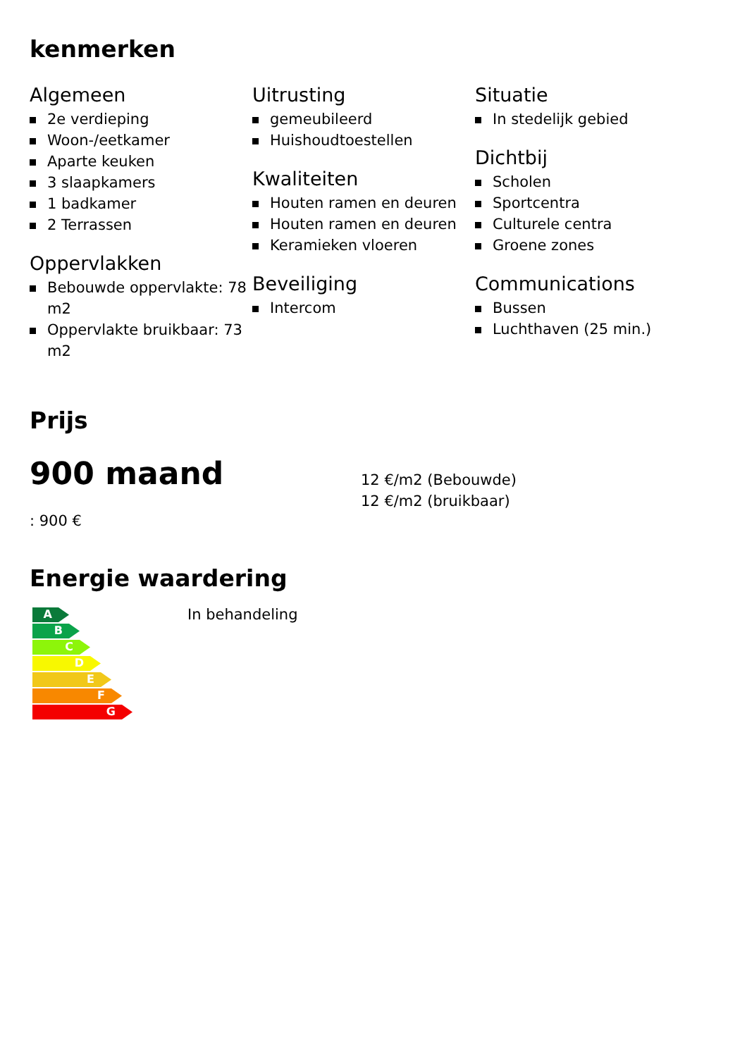kenmerken
Algemeen
2e verdieping
Woon-/eetkamer
Aparte keuken
3 slaapkamers
1 badkamer
2 Terrassen
Oppervlakken
Bebouwde oppervlakte: 78 m2
Oppervlakte bruikbaar: 73 m2
Uitrusting
gemeubileerd
Huishoudtoestellen
Kwaliteiten
Houten ramen en deuren
Houten ramen en deuren
Keramieken vloeren
Beveiliging
Intercom
Situatie
In stedelijk gebied
Dichtbij
Scholen
Sportcentra
Culturele centra
Groene zones
Communications
Bussen
Luchthaven (25 min.)
Prijs
900 maand
: 900 €
12 €/m2 (Bebouwde)
12 €/m2 (bruikbaar)
Energie waardering
A
B
C
D
E
F
G
In behandeling